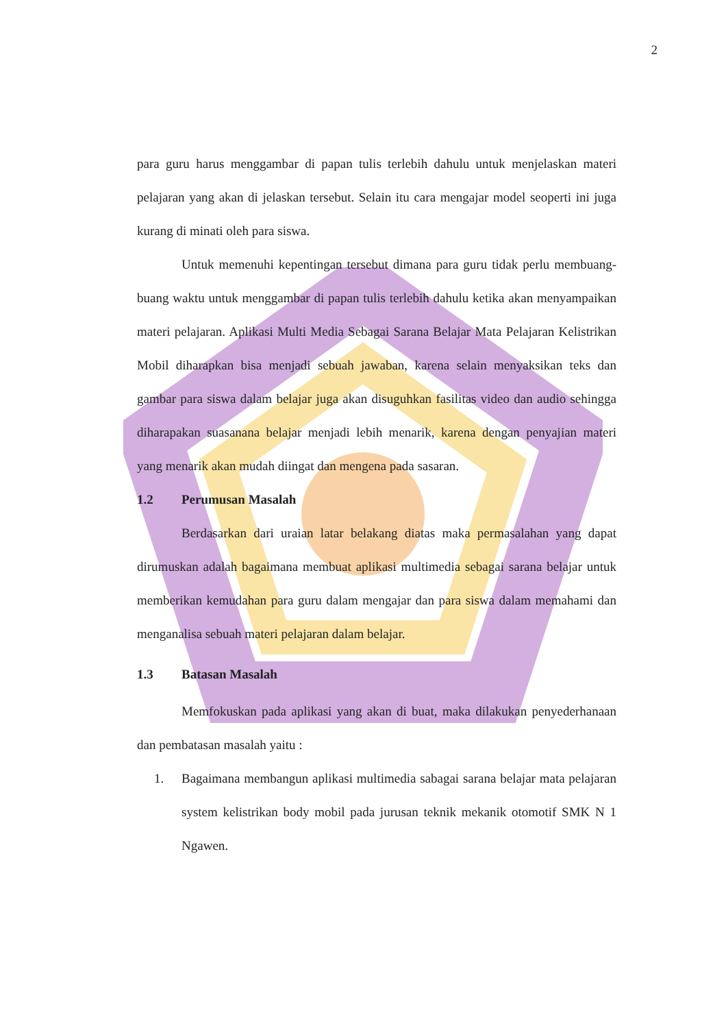2
para guru harus menggambar di papan tulis terlebih dahulu untuk menjelaskan materi pelajaran yang akan di jelaskan tersebut. Selain itu cara mengajar model seoperti ini juga kurang di minati oleh para siswa.
Untuk memenuhi kepentingan tersebut dimana para guru tidak perlu membuang-buang waktu untuk menggambar di papan tulis terlebih dahulu ketika akan menyampaikan materi pelajaran. Aplikasi Multi Media Sebagai Sarana Belajar Mata Pelajaran Kelistrikan Mobil diharapkan bisa menjadi sebuah jawaban, karena selain menyaksikan teks dan gambar para siswa dalam belajar juga akan disuguhkan fasilitas video dan audio sehingga diharapakan suasanana belajar menjadi lebih menarik, karena dengan penyajian materi yang menarik akan mudah diingat dan mengena pada sasaran.
1.2 Perumusan Masalah
Berdasarkan dari uraian latar belakang diatas maka permasalahan yang dapat dirumuskan adalah bagaimana membuat aplikasi multimedia sebagai sarana belajar untuk memberikan kemudahan para guru dalam mengajar dan para siswa dalam memahami dan menganalisa sebuah materi pelajaran dalam belajar.
1.3 Batasan Masalah
Memfokuskan pada aplikasi yang akan di buat, maka dilakukan penyederhanaan dan pembatasan masalah yaitu :
1.
Bagaimana membangun aplikasi multimedia sabagai sarana belajar mata pelajaran system kelistrikan body mobil pada jurusan teknik mekanik otomotif SMK N 1 Ngawen.